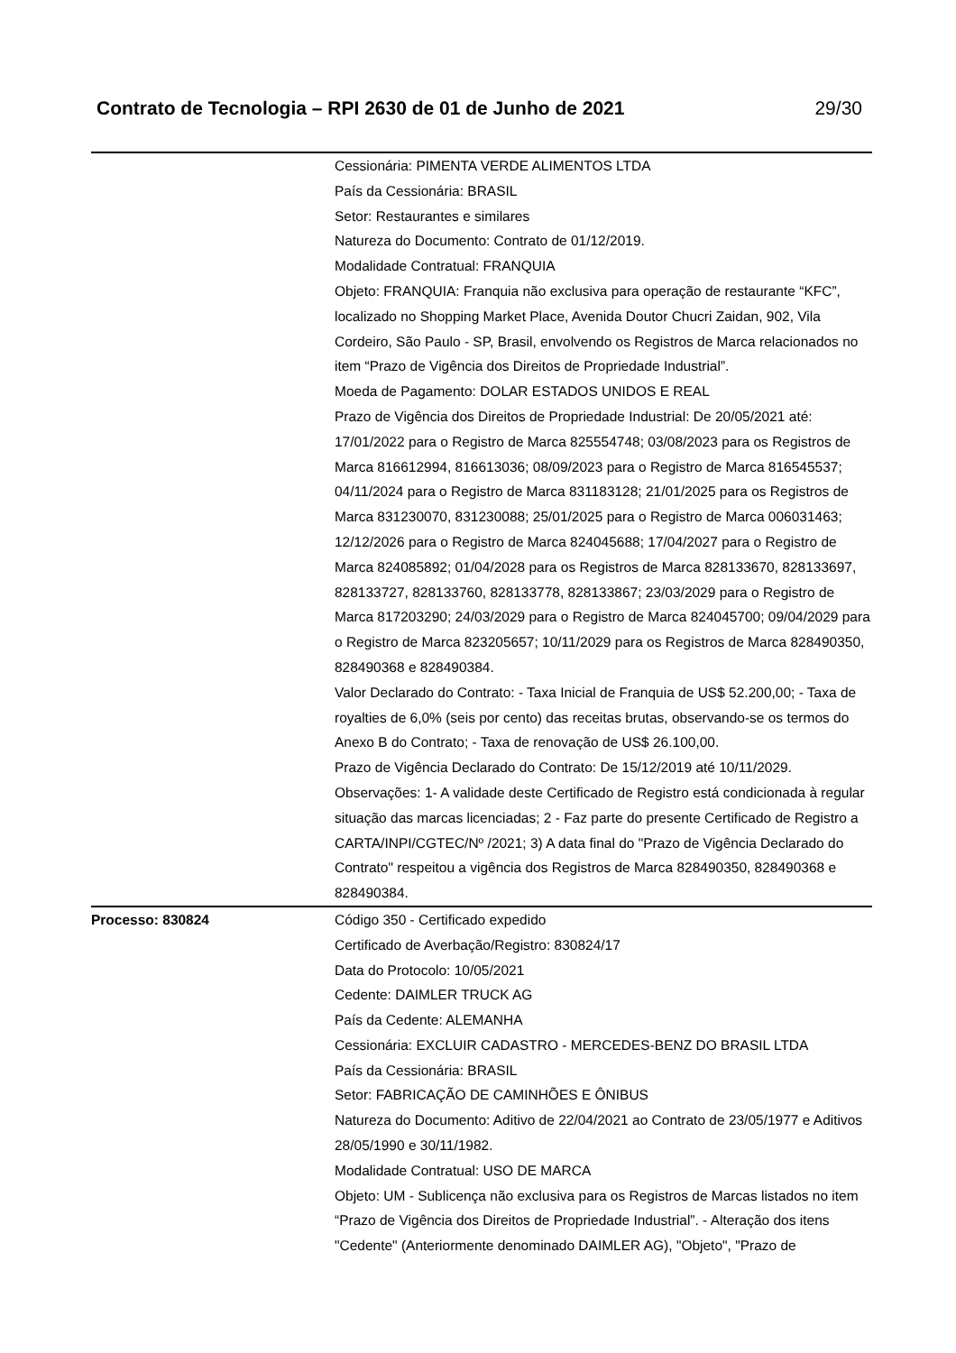Contrato de Tecnologia – RPI 2630 de 01 de Junho de 2021 29/30
| | Cessionária: PIMENTA VERDE ALIMENTOS LTDA País da Cessionária: BRASIL Setor: Restaurantes e similares Natureza do Documento: Contrato de 01/12/2019. Modalidade Contratual: FRANQUIA Objeto: FRANQUIA: Franquia não exclusiva para operação de restaurante “KFC”, localizado no Shopping Market Place, Avenida Doutor Chucri Zaidan, 902, Vila Cordeiro, São Paulo - SP, Brasil, envolvendo os Registros de Marca relacionados no item “Prazo de Vigência dos Direitos de Propriedade Industrial”. Moeda de Pagamento: DOLAR ESTADOS UNIDOS E REAL Prazo de Vigência dos Direitos de Propriedade Industrial: De 20/05/2021 até: 17/01/2022 para o Registro de Marca 825554748; 03/08/2023 para os Registros de Marca 816612994, 816613036; 08/09/2023 para o Registro de Marca 816545537; 04/11/2024 para o Registro de Marca 831183128; 21/01/2025 para os Registros de Marca 831230070, 831230088; 25/01/2025 para o Registro de Marca 006031463; 12/12/2026 para o Registro de Marca 824045688; 17/04/2027 para o Registro de Marca 824085892; 01/04/2028 para os Registros de Marca 828133670, 828133697, 828133727, 828133760, 828133778, 828133867; 23/03/2029 para o Registro de Marca 817203290; 24/03/2029 para o Registro de Marca 824045700; 09/04/2029 para o Registro de Marca 823205657; 10/11/2029 para os Registros de Marca 828490350, 828490368 e 828490384. Valor Declarado do Contrato: - Taxa Inicial de Franquia de US$ 52.200,00; - Taxa de royalties de 6,0% (seis por cento) das receitas brutas, observando-se os termos do Anexo B do Contrato; - Taxa de renovação de US$ 26.100,00. Prazo de Vigência Declarado do Contrato: De 15/12/2019 até 10/11/2029. Observações: 1- A validade deste Certificado de Registro está condicionada à regular situação das marcas licenciadas; 2 - Faz parte do presente Certificado de Registro a CARTA/INPI/CGTEC/Nº /2021; 3) A data final do "Prazo de Vigência Declarado do Contrato" respeitou a vigência dos Registros de Marca 828490350, 828490368 e 828490384. |
| Processo: 830824 | Código 350 - Certificado expedido Certificado de Averbação/Registro: 830824/17 Data do Protocolo: 10/05/2021 Cedente: DAIMLER TRUCK AG País da Cedente: ALEMANHA Cessionária: EXCLUIR CADASTRO - MERCEDES-BENZ DO BRASIL LTDA País da Cessionária: BRASIL Setor: FABRICAÇÃO DE CAMINHÕES E ÔNIBUS Natureza do Documento: Aditivo de 22/04/2021 ao Contrato de 23/05/1977 e Aditivos 28/05/1990 e 30/11/1982. Modalidade Contratual: USO DE MARCA Objeto: UM - Sublicença não exclusiva para os Registros de Marcas listados no item “Prazo de Vigência dos Direitos de Propriedade Industrial”. - Alteração dos itens "Cedente" (Anteriormente denominado DAIMLER AG), "Objeto", "Prazo de |